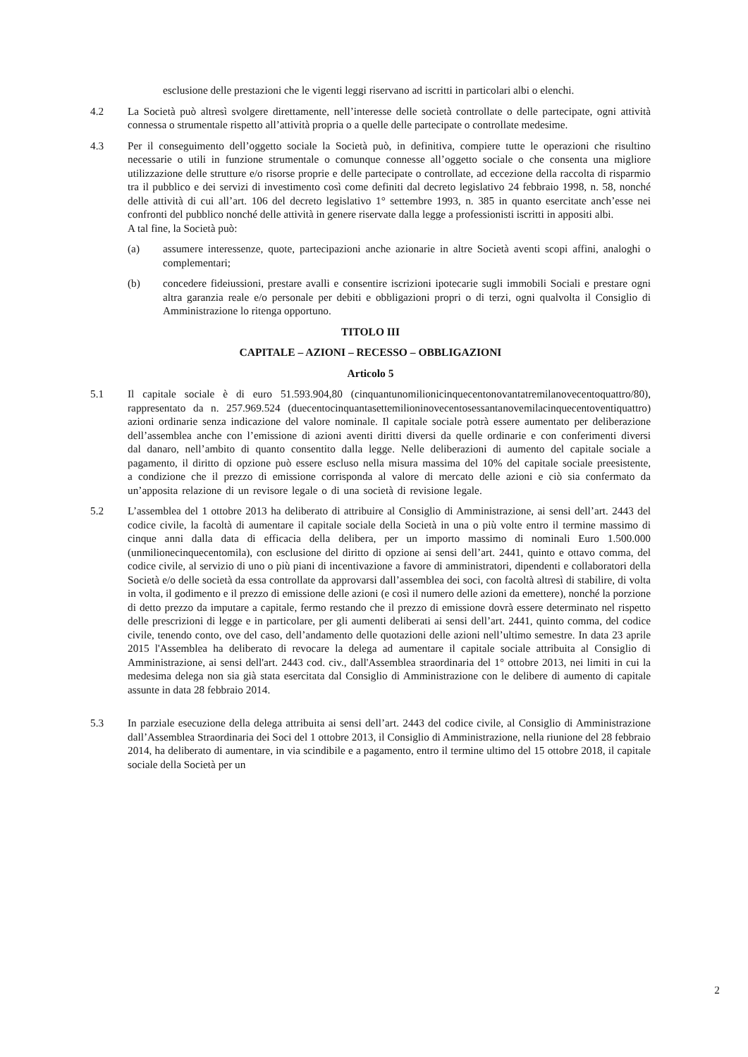esclusione delle prestazioni che le vigenti leggi riservano ad iscritti in particolari albi o elenchi.
4.2 La Società può altresì svolgere direttamente, nell’interesse delle società controllate o delle partecipate, ogni attività connessa o strumentale rispetto all’attività propria o a quelle delle partecipate o controllate medesime.
4.3 Per il conseguimento dell’oggetto sociale la Società può, in definitiva, compiere tutte le operazioni che risultino necessarie o utili in funzione strumentale o comunque connesse all’oggetto sociale o che consenta una migliore utilizzazione delle strutture e/o risorse proprie e delle partecipate o controllate, ad eccezione della raccolta di risparmio tra il pubblico e dei servizi di investimento così come definiti dal decreto legislativo 24 febbraio 1998, n. 58, nonché delle attività di cui all’art. 106 del decreto legislativo 1° settembre 1993, n. 385 in quanto esercitate anch’esse nei confronti del pubblico nonché delle attività in genere riservate dalla legge a professionisti iscritti in appositi albi.
A tal fine, la Società può:
(a) assumere interessenze, quote, partecipazioni anche azionarie in altre Società aventi scopi affini, analoghi o complementari;
(b) concedere fideiussioni, prestare avalli e consentire iscrizioni ipotecarie sugli immobili Sociali e prestare ogni altra garanzia reale e/o personale per debiti e obbligazioni propri o di terzi, ogni qualvolta il Consiglio di Amministrazione lo ritenga opportuno.
TITOLO III
CAPITALE – AZIONI – RECESSO – OBBLIGAZIONI
Articolo 5
5.1 Il capitale sociale è di euro 51.593.904,80 (cinquantunomilionicinquecentonovantatremilanovecentoquattro/80), rappresentato da n. 257.969.524 (duecentocinquantasettemilioninovecentosessantanovemilacinquecentoventiquattro) azioni ordinarie senza indicazione del valore nominale. Il capitale sociale potrà essere aumentato per deliberazione dell’assemblea anche con l’emissione di azioni aventi diritti diversi da quelle ordinarie e con conferimenti diversi dal danaro, nell’ambito di quanto consentito dalla legge. Nelle deliberazioni di aumento del capitale sociale a pagamento, il diritto di opzione può essere escluso nella misura massima del 10% del capitale sociale preesistente, a condizione che il prezzo di emissione corrisponda al valore di mercato delle azioni e ciò sia confermato da un’apposita relazione di un revisore legale o di una società di revisione legale.
5.2 L’assemblea del 1 ottobre 2013 ha deliberato di attribuire al Consiglio di Amministrazione, ai sensi dell’art. 2443 del codice civile, la facoltà di aumentare il capitale sociale della Società in una o più volte entro il termine massimo di cinque anni dalla data di efficacia della delibera, per un importo massimo di nominali Euro 1.500.000 (unmilionecinquecentomila), con esclusione del diritto di opzione ai sensi dell’art. 2441, quinto e ottavo comma, del codice civile, al servizio di uno o più piani di incentivazione a favore di amministratori, dipendenti e collaboratori della Società e/o delle società da essa controllate da approvarsi dall’assemblea dei soci, con facoltà altresì di stabilire, di volta in volta, il godimento e il prezzo di emissione delle azioni (e così il numero delle azioni da emettere), nonché la porzione di detto prezzo da imputare a capitale, fermo restando che il prezzo di emissione dovrà essere determinato nel rispetto delle prescrizioni di legge e in particolare, per gli aumenti deliberati ai sensi dell’art. 2441, quinto comma, del codice civile, tenendo conto, ove del caso, dell’andamento delle quotazioni delle azioni nell’ultimo semestre. In data 23 aprile 2015 l'Assemblea ha deliberato di revocare la delega ad aumentare il capitale sociale attribuita al Consiglio di Amministrazione, ai sensi dell'art. 2443 cod. civ., dall'Assemblea straordinaria del 1° ottobre 2013, nei limiti in cui la medesima delega non sia già stata esercitata dal Consiglio di Amministrazione con le delibere di aumento di capitale assunte in data 28 febbraio 2014.
5.3 In parziale esecuzione della delega attribuita ai sensi dell’art. 2443 del codice civile, al Consiglio di Amministrazione dall’Assemblea Straordinaria dei Soci del 1 ottobre 2013, il Consiglio di Amministrazione, nella riunione del 28 febbraio 2014, ha deliberato di aumentare, in via scindibile e a pagamento, entro il termine ultimo del 15 ottobre 2018, il capitale sociale della Società per un
2